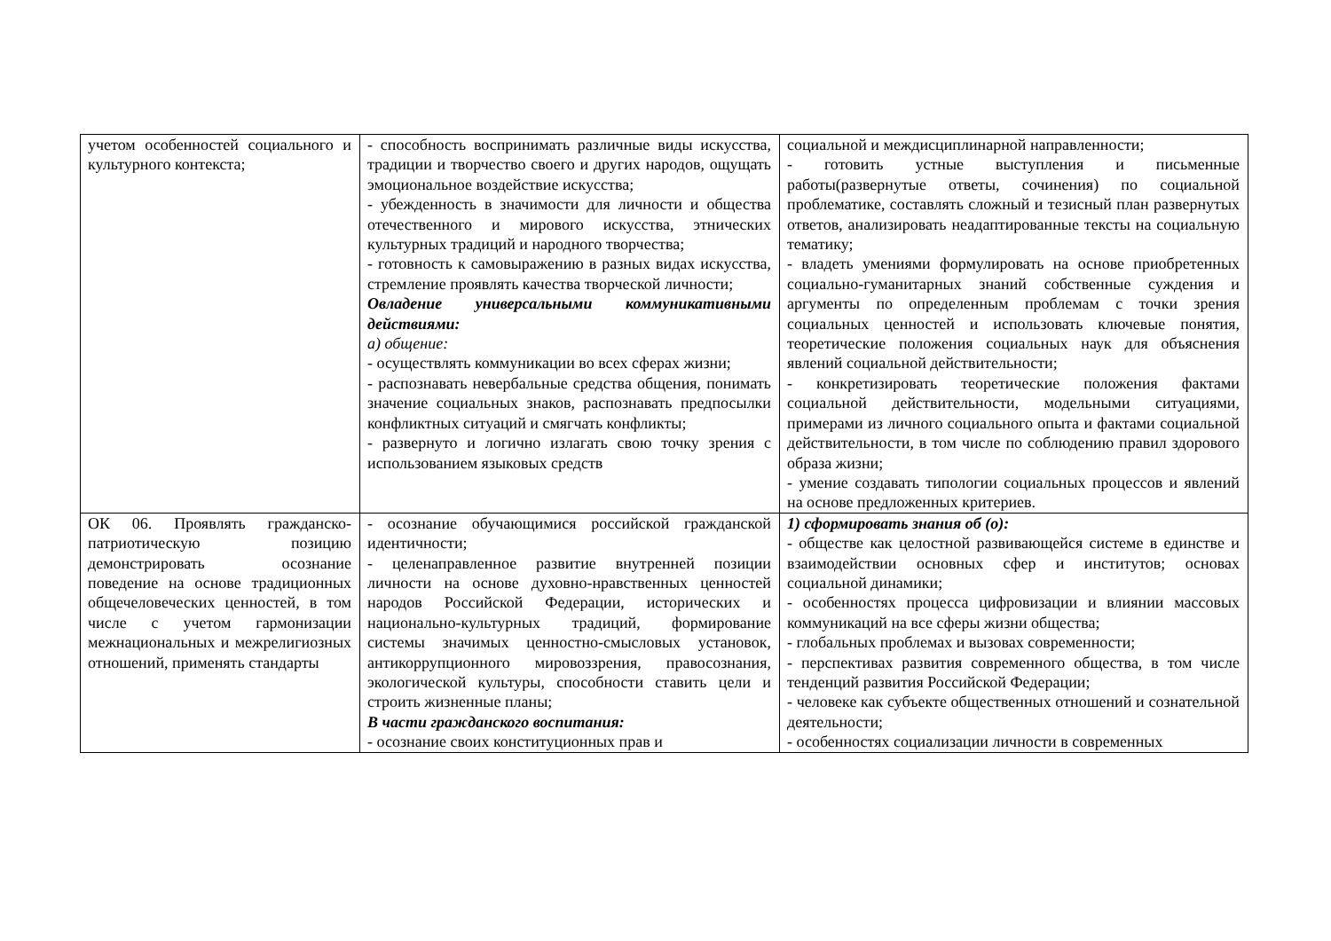| учетом особенностей социального и культурного контекста; | - способность воспринимать различные виды искусства, традиции и творчество своего и других народов, ощущать эмоциональное воздействие искусства; - убежденность в значимости для личности и общества отечественного и мирового искусства, этнических культурных традиций и народного творчества; - готовность к самовыражению в разных видах искусства, стремление проявлять качества творческой личности; Овладение универсальными коммуникативными действиями: а) общение: - осуществлять коммуникации во всех сферах жизни; - распознавать невербальные средства общения, понимать значение социальных знаков, распознавать предпосылки конфликтных ситуаций и смягчать конфликты; - развернуто и логично излагать свою точку зрения с использованием языковых средств | социальной и междисциплинарной направленности; - готовить устные выступления и письменные работы(развернутые ответы, сочинения) по социальной проблематике, составлять сложный и тезисный план развернутых ответов, анализировать неадаптированные тексты на социальную тематику; - владеть умениями формулировать на основе приобретенных социально-гуманитарных знаний собственные суждения и аргументы по определенным проблемам с точки зрения социальных ценностей и использовать ключевые понятия, теоретические положения социальных наук для объяснения явлений социальной действительности; - конкретизировать теоретические положения фактами социальной действительности, модельными ситуациями, примерами из личного социального опыта и фактами социальной действительности, в том числе по соблюдению правил здорового образа жизни; - умение создавать типологии социальных процессов и явлений на основе предложенных критериев. |
| ОК 06. Проявлять гражданско-патриотическую позицию демонстрировать осознание поведение на основе традиционных общечеловеческих ценностей, в том числе с учетом гармонизации межнациональных и межрелигиозных отношений, применять стандарты | - осознание обучающимися российской гражданской идентичности; - целенаправленное развитие внутренней позиции личности на основе духовно-нравственных ценностей народов Российской Федерации, исторических и национально-культурных традиций, формирование системы значимых ценностно-смысловых установок, антикоррупционного мировоззрения, правосознания, экологической культуры, способности ставить цели и строить жизненные планы; В части гражданского воспитания: - осознание своих конституционных прав и | 1) сформировать знания об (о): - обществе как целостной развивающейся системе в единстве и взаимодействии основных сфер и институтов; основах социальной динамики; - особенностях процесса цифровизации и влиянии массовых коммуникаций на все сферы жизни общества; - глобальных проблемах и вызовах современности; - перспективах развития современного общества, в том числе тенденций развития Российской Федерации; - человеке как субъекте общественных отношений и сознательной деятельности; - особенностях социализации личности в современных |